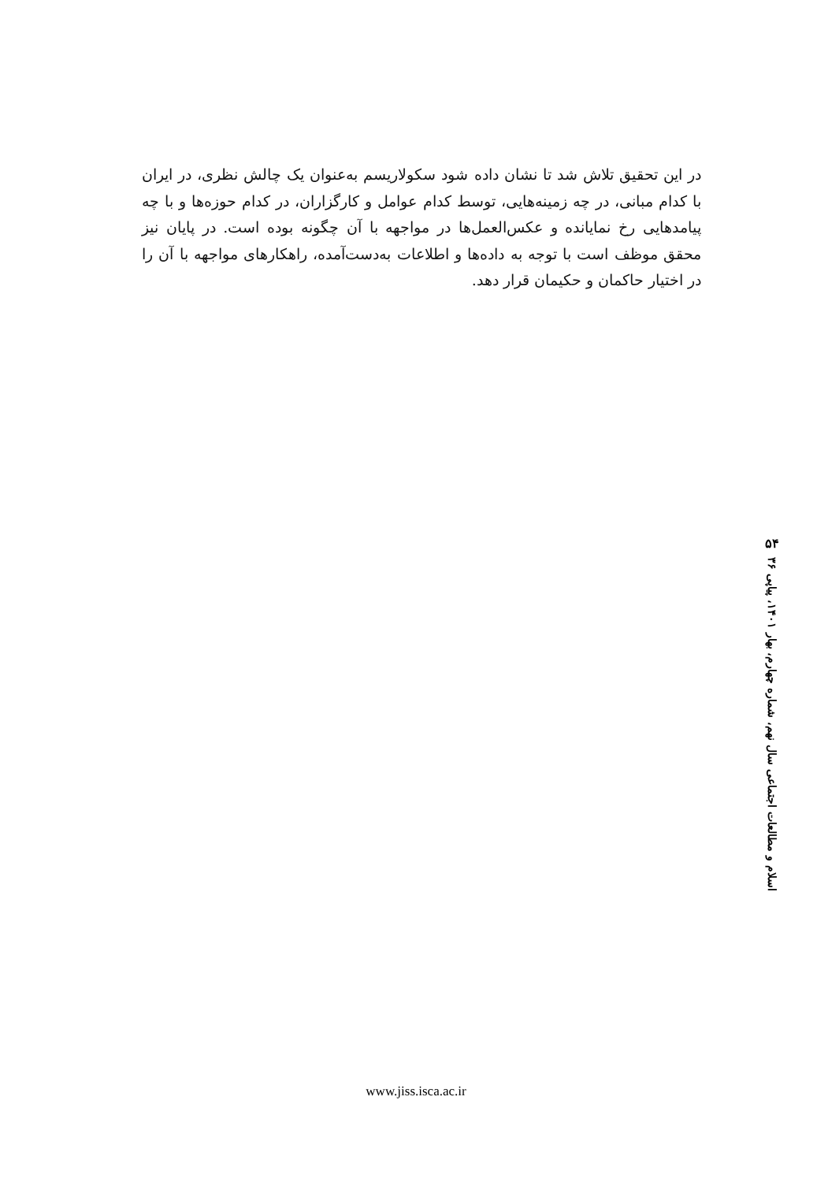در این تحقیق تلاش شد تا نشان داده شود سکولاریسم به‌عنوان یک چالش نظری، در ایران با کدام مبانی، در چه زمینه‌هایی، توسط کدام عوامل و کارگزاران، در کدام حوزه‌ها و با چه پیامدهایی رخ نمایانده و عکس‌العمل‌ها در مواجهه با آن چگونه بوده است. در پایان نیز محقق موظف است با توجه به داده‌ها و اطلاعات به‌دست‌آمده، راهکارهای مواجهه با آن را در اختیار حاکمان و حکیمان قرار دهد.
۵۴
اسلام و مطالعات اجتماعی سال نهم، شماره چهارم، بهار ۱۴۰۱، پیاپی ۳۶
www.jiss.isca.ac.ir